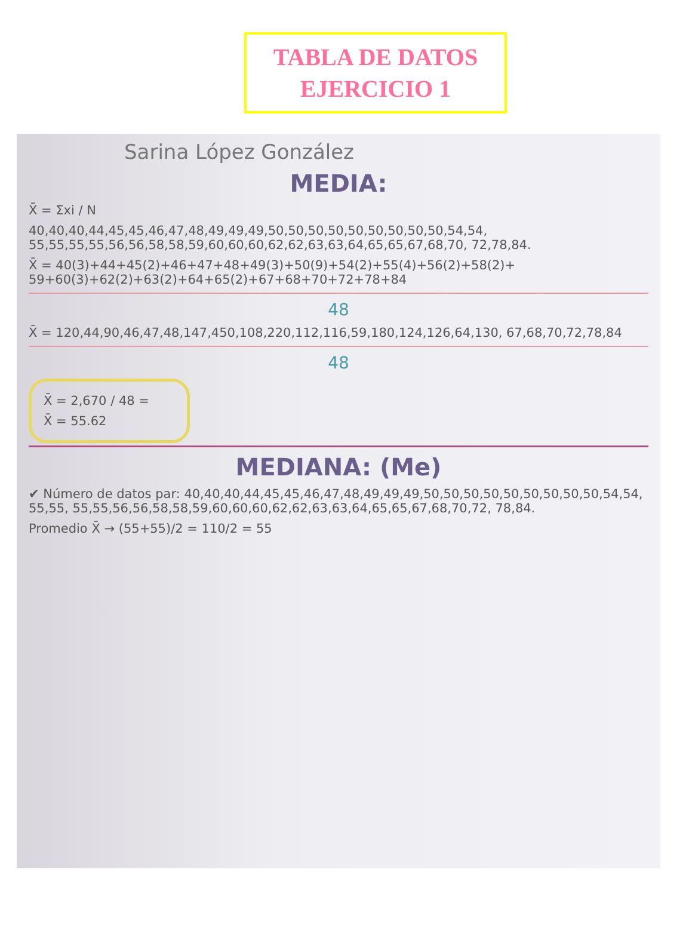TABLA DE DATOS
EJERCICIO 1
Sarina López González
MEDIA:
X̄ = Σxi / N
40,40,40,44,45,45,46,47,48,49,49,49,50,50,50,50,50,50,50,50,50,54,54, 55,55,55,55,56,56,58,58,59,60,60,60,62,62,63,63,64,65,65,67,68,70, 72,78,84.
X̄ = 40(3)+44+45(2)+46+47+48+49(3)+50(9)+54(2)+55(4)+56(2)+58(2)+ 59+60(3)+62(2)+63(2)+64+65(2)+67+68+70+72+78+84
48
X̄ = 120,44,90,46,47,48,147,450,108,220,112,116,59,180,124,126,64,130, 67,68,70,72,78,84
48
X̄ = 2,670 / 48 =
X̄ = 55.62
MEDIANA: (Me)
✔ Número de datos par: 40,40,40,44,45,45,46,47,48,49,49,49,50,50,50,50,50,50,50,50,50,54,54, 55,55, 55,55,56,56,58,58,59,60,60,60,62,62,63,63,64,65,65,67,68,70,72, 78,84.
Promedio X̄ → (55+55)/2 = 110/2 = 55